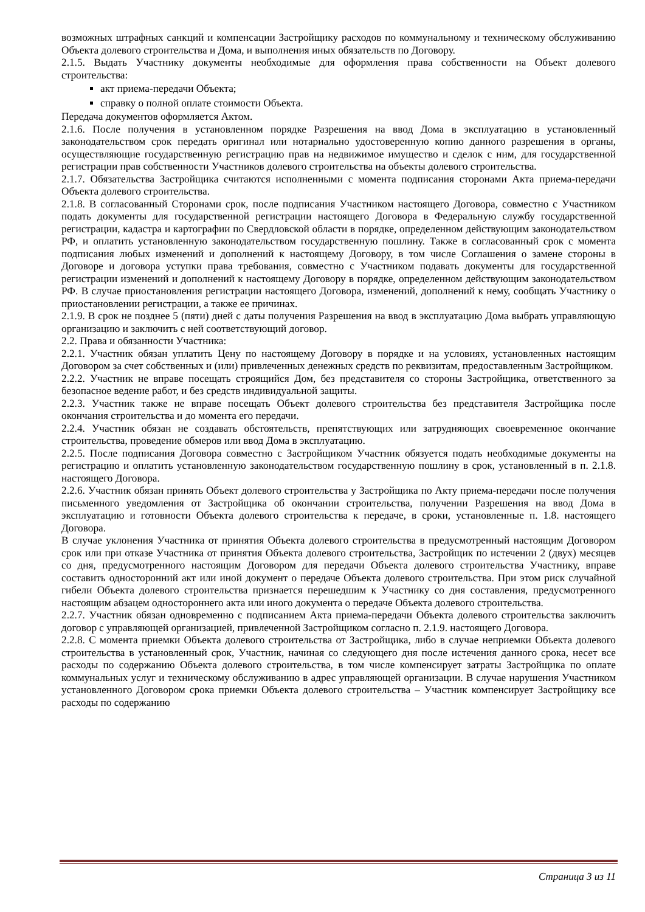возможных штрафных санкций и компенсации Застройщику расходов по коммунальному и техническому обслуживанию Объекта долевого строительства и Дома, и выполнения иных обязательств по Договору.
2.1.5. Выдать Участнику документы необходимые для оформления права собственности на Объект долевого строительства:
акт приема-передачи Объекта;
справку о полной оплате стоимости Объекта.
Передача документов оформляется Актом.
2.1.6. После получения в установленном порядке Разрешения на ввод Дома в эксплуатацию в установленный законодательством срок передать оригинал или нотариально удостоверенную копию данного разрешения в органы, осуществляющие государственную регистрацию прав на недвижимое имущество и сделок с ним, для государственной регистрации прав собственности Участников долевого строительства на объекты долевого строительства.
2.1.7. Обязательства Застройщика считаются исполненными с момента подписания сторонами Акта приема-передачи Объекта долевого строительства.
2.1.8. В согласованный Сторонами срок, после подписания Участником настоящего Договора, совместно с Участником подать документы для государственной регистрации настоящего Договора в Федеральную службу государственной регистрации, кадастра и картографии по Свердловской области в порядке, определенном действующим законодательством РФ, и оплатить установленную законодательством государственную пошлину. Также в согласованный срок с момента подписания любых изменений и дополнений к настоящему Договору, в том числе Соглашения о замене стороны в Договоре и договора уступки права требования, совместно с Участником подавать документы для государственной регистрации изменений и дополнений к настоящему Договору в порядке, определенном действующим законодательством РФ. В случае приостановления регистрации настоящего Договора, изменений, дополнений к нему, сообщать Участнику о приостановлении регистрации, а также ее причинах.
2.1.9. В срок не позднее 5 (пяти) дней с даты получения Разрешения на ввод в эксплуатацию Дома выбрать управляющую организацию и заключить с ней соответствующий договор.
2.2. Права и обязанности Участника:
2.2.1. Участник обязан уплатить Цену по настоящему Договору в порядке и на условиях, установленных настоящим Договором за счет собственных и (или) привлеченных денежных средств по реквизитам, предоставленным Застройщиком.
2.2.2. Участник не вправе посещать строящийся Дом, без представителя со стороны Застройщика, ответственного за безопасное ведение работ, и без средств индивидуальной защиты.
2.2.3. Участник также не вправе посещать Объект долевого строительства без представителя Застройщика после окончания строительства и до момента его передачи.
2.2.4. Участник обязан не создавать обстоятельств, препятствующих или затрудняющих своевременное окончание строительства, проведение обмеров или ввод Дома в эксплуатацию.
2.2.5. После подписания Договора совместно с Застройщиком Участник обязуется подать необходимые документы на регистрацию и оплатить установленную законодательством государственную пошлину в срок, установленный в п. 2.1.8. настоящего Договора.
2.2.6. Участник обязан принять Объект долевого строительства у Застройщика по Акту приема-передачи после получения письменного уведомления от Застройщика об окончании строительства, получении Разрешения на ввод Дома в эксплуатацию и готовности Объекта долевого строительства к передаче, в сроки, установленные п. 1.8. настоящего Договора.
В случае уклонения Участника от принятия Объекта долевого строительства в предусмотренный настоящим Договором срок или при отказе Участника от принятия Объекта долевого строительства, Застройщик по истечении 2 (двух) месяцев со дня, предусмотренного настоящим Договором для передачи Объекта долевого строительства Участнику, вправе составить односторонний акт или иной документ о передаче Объекта долевого строительства. При этом риск случайной гибели Объекта долевого строительства признается перешедшим к Участнику со дня составления, предусмотренного настоящим абзацем одностороннего акта или иного документа о передаче Объекта долевого строительства.
2.2.7. Участник обязан одновременно с подписанием Акта приема-передачи Объекта долевого строительства заключить договор с управляющей организацией, привлеченной Застройщиком согласно п. 2.1.9. настоящего Договора.
2.2.8. С момента приемки Объекта долевого строительства от Застройщика, либо в случае неприемки Объекта долевого строительства в установленный срок, Участник, начиная со следующего дня после истечения данного срока, несет все расходы по содержанию Объекта долевого строительства, в том числе компенсирует затраты Застройщика по оплате коммунальных услуг и техническому обслуживанию в адрес управляющей организации. В случае нарушения Участником установленного Договором срока приемки Объекта долевого строительства – Участник компенсирует Застройщику все расходы по содержанию
Страница 3 из 11